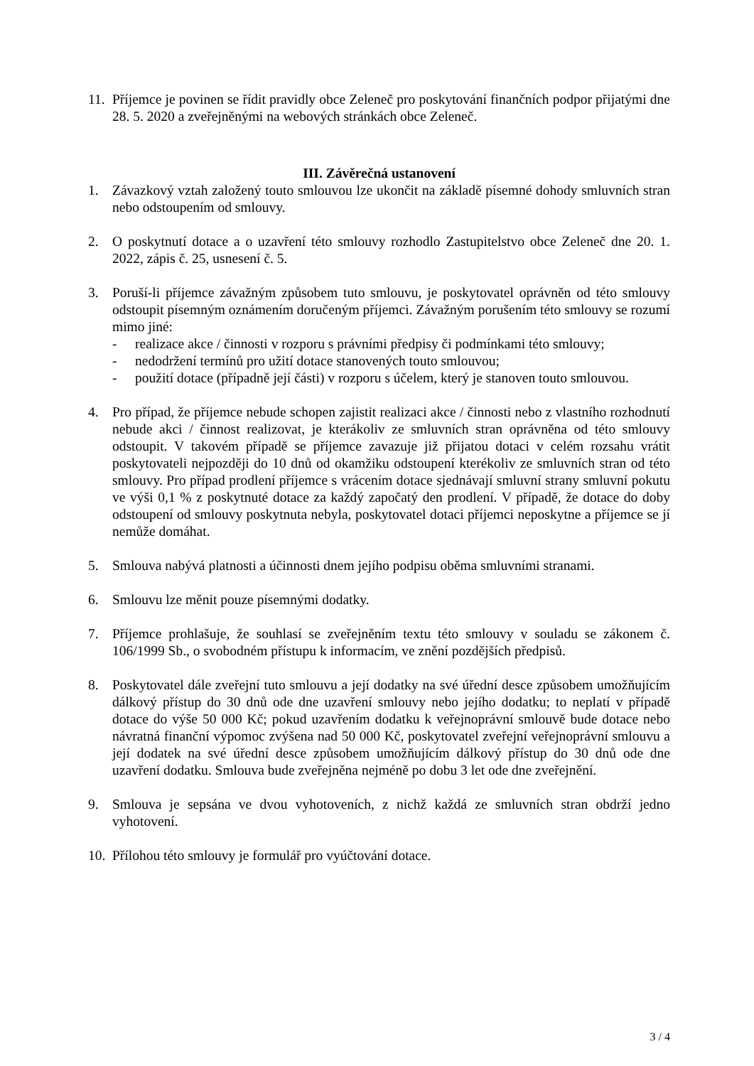11.
Příjemce je povinen se řídit pravidly obce Zeleneč pro poskytování finančních podpor přijatými dne 28. 5. 2020 a zveřejněnými na webových stránkách obce Zeleneč.
III. Závěrečná ustanovení
1. Závazkový vztah založený touto smlouvou lze ukončit na základě písemné dohody smluvních stran nebo odstoupením od smlouvy.
2. O poskytnutí dotace a o uzavření této smlouvy rozhodlo Zastupitelstvo obce Zeleneč dne 20. 1. 2022, zápis č. 25, usnesení č. 5.
3. Poruší-li příjemce závažným způsobem tuto smlouvu, je poskytovatel oprávněn od této smlouvy odstoupit písemným oznámením doručeným příjemci. Závažným porušením této smlouvy se rozumí mimo jiné:
- realizace akce / činnosti v rozporu s právními předpisy či podmínkami této smlouvy;
- nedodržení termínů pro užití dotace stanovených touto smlouvou;
- použití dotace (případně její části) v rozporu s účelem, který je stanoven touto smlouvou.
4. Pro případ, že příjemce nebude schopen zajistit realizaci akce / činnosti nebo z vlastního rozhodnutí nebude akci / činnost realizovat, je kterákoliv ze smluvních stran oprávněna od této smlouvy odstoupit. V takovém případě se příjemce zavazuje již přijatou dotaci v celém rozsahu vrátit poskytovateli nejpozději do 10 dnů od okamžiku odstoupení kterékoliv ze smluvních stran od této smlouvy. Pro případ prodlení příjemce s vrácením dotace sjednávají smluvní strany smluvní pokutu ve výši 0,1 % z poskytnuté dotace za každý započatý den prodlení. V případě, že dotace do doby odstoupení od smlouvy poskytnuta nebyla, poskytovatel dotaci příjemci neposkytne a příjemce se jí nemůže domáhat.
5. Smlouva nabývá platnosti a účinnosti dnem jejího podpisu oběma smluvními stranami.
6. Smlouvu lze měnit pouze písemnými dodatky.
7. Příjemce prohlašuje, že souhlasí se zveřejněním textu této smlouvy v souladu se zákonem č. 106/1999 Sb., o svobodném přístupu k informacím, ve znění pozdějších předpisů.
8. Poskytovatel dále zveřejní tuto smlouvu a její dodatky na své úřední desce způsobem umožňujícím dálkový přístup do 30 dnů ode dne uzavření smlouvy nebo jejího dodatku; to neplatí v případě dotace do výše 50 000 Kč; pokud uzavřením dodatku k veřejnoprávní smlouvě bude dotace nebo návratná finanční výpomoc zvýšena nad 50 000 Kč, poskytovatel zveřejní veřejnoprávní smlouvu a její dodatek na své úřední desce způsobem umožňujícím dálkový přístup do 30 dnů ode dne uzavření dodatku. Smlouva bude zveřejněna nejméně po dobu 3 let ode dne zveřejnění.
9. Smlouva je sepsána ve dvou vyhotoveních, z nichž každá ze smluvních stran obdrží jedno vyhotovení.
10.
Přílohou této smlouvy je formulář pro vyúčtování dotace.
3 / 4